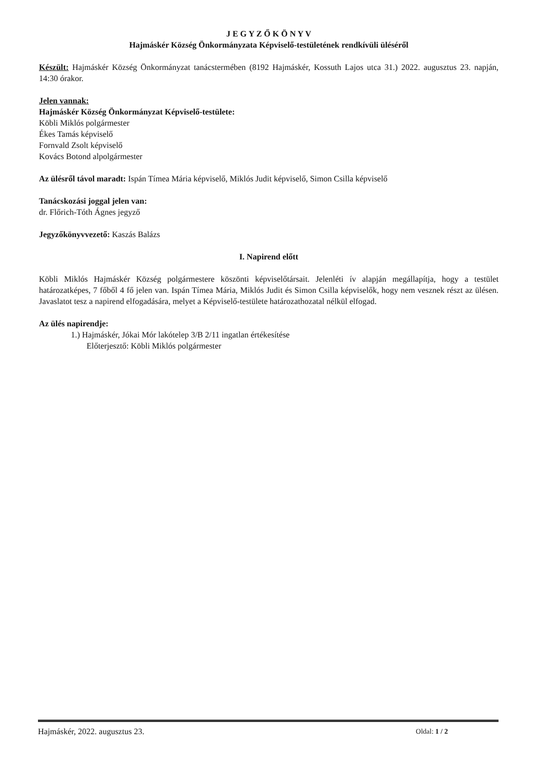J E G Y Z Ő K Ö N Y V
Hajmáskér Község Önkormányzata Képviselő-testületének rendkívüli üléséről
Készült: Hajmáskér Község Önkormányzat tanácstermében (8192 Hajmáskér, Kossuth Lajos utca 31.) 2022. augusztus 23. napján, 14:30 órakor.
Jelen vannak:
Hajmáskér Község Önkormányzat Képviselő-testülete:
Köbli Miklós polgármester
Ékes Tamás képviselő
Fornvald Zsolt képviselő
Kovács Botond alpolgármester
Az ülésről távol maradt: Ispán Tímea Mária képviselő, Miklós Judit képviselő, Simon Csilla képviselő
Tanácskozási joggal jelen van:
dr. Flőrich-Tóth Ágnes jegyző
Jegyzőkönyvvezető: Kaszás Balázs
I. Napirend előtt
Köbli Miklós Hajmáskér Község polgármestere köszönti képviselőtársait. Jelenléti ív alapján megállapítja, hogy a testület határozatképes, 7 főből 4 fő jelen van. Ispán Tímea Mária, Miklós Judit és Simon Csilla képviselők, hogy nem vesznek részt az ülésen. Javaslatot tesz a napirend elfogadására, melyet a Képviselő-testülete határozathozatal nélkül elfogad.
Az ülés napirendje:
1.) Hajmáskér, Jókai Mór lakótelep 3/B 2/11 ingatlan értékesítése
Előterjesztő: Köbli Miklós polgármester
Hajmáskér, 2022. augusztus 23. Oldal: 1 / 2